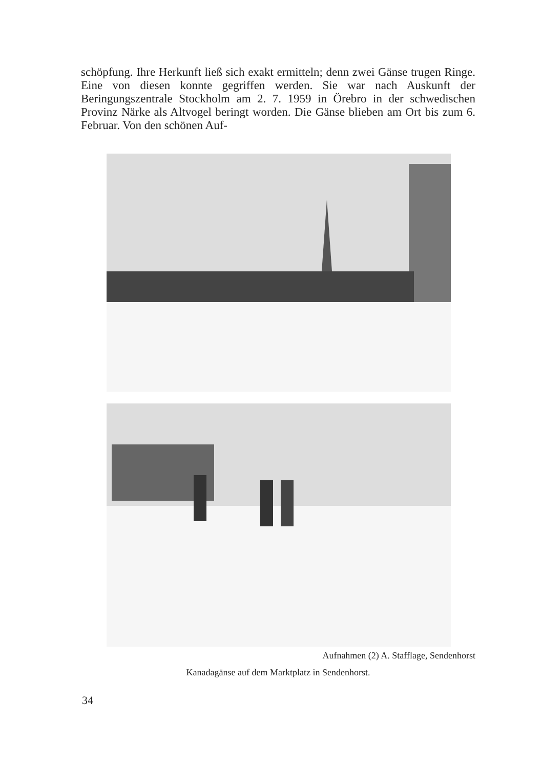schöpfung. Ihre Herkunft ließ sich exakt ermitteln; denn zwei Gänse trugen Ringe. Eine von diesen konnte gegriffen werden. Sie war nach Auskunft der Beringungszentrale Stockholm am 2. 7. 1959 in Örebro in der schwedischen Provinz Närke als Altvogel beringt worden. Die Gänse blieben am Ort bis zum 6. Februar. Von den schönen Auf-
Aufnahmen (2) A. Stafflage, Sendenhorst
Kanadagänse auf dem Marktplatz in Sendenhorst.
34